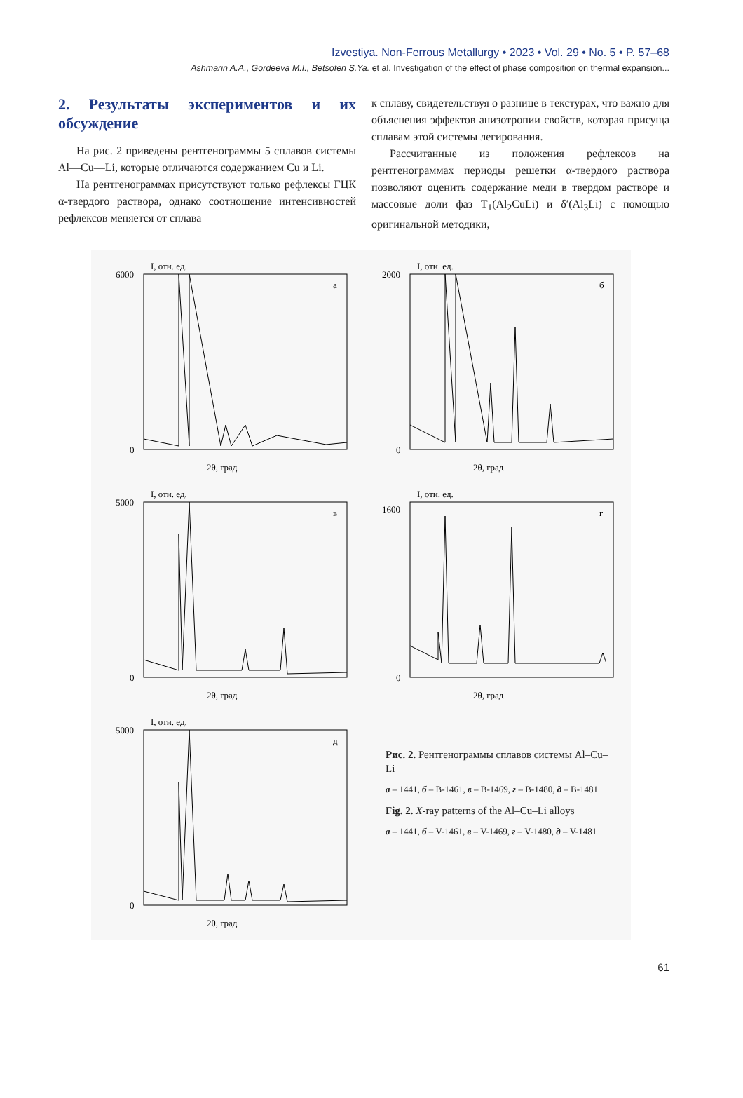Izvestiya. Non-Ferrous Metallurgy • 2023 • Vol. 29 • No. 5 • P. 57–68
Ashmarin A.A., Gordeeva M.I., Betsofen S.Ya. et al. Investigation of the effect of phase composition on thermal expansion...
2. Результаты экспериментов и их обсуждение
На рис. 2 приведены рентгенограммы 5 сплавов системы Al—Cu—Li, которые отличаются содержанием Cu и Li.
На рентгенограммах присутствуют только рефлексы ГЦК α-твердого раствора, однако соотношение интенсивностей рефлексов меняется от сплава
к сплаву, свидетельствуя о разнице в текстурах, что важно для объяснения эффектов анизотропии свойств, которая присуща сплавам этой системы легирования.
Рассчитанные из положения рефлексов на рентгенограммах периоды решетки α-твердого раствора позволяют оценить содержание меди в твердом растворе и массовые доли фаз T<sub>1</sub>(Al<sub>2</sub>CuLi) и δ′(Al<sub>3</sub>Li) с помощью оригинальной методики,
I, отн. ед.
а
6000
0
2θ, град
I, отн. ед.
б
2000
0
2θ, град
I, отн. ед.
в
5000
0
2θ, град
I, отн. ед.
г
1600
0
2θ, град
I, отн. ед.
д
5000
0
2θ, град
Рис. 2. Рентгенограммы сплавов системы Al–Cu–Li
а – 1441, б – В-1461, в – В-1469, г – В-1480, д – В-1481
Fig. 2. X-ray patterns of the Al–Cu–Li alloys
а – 1441, б – V-1461, в – V-1469, г – V-1480, д – V-1481
61